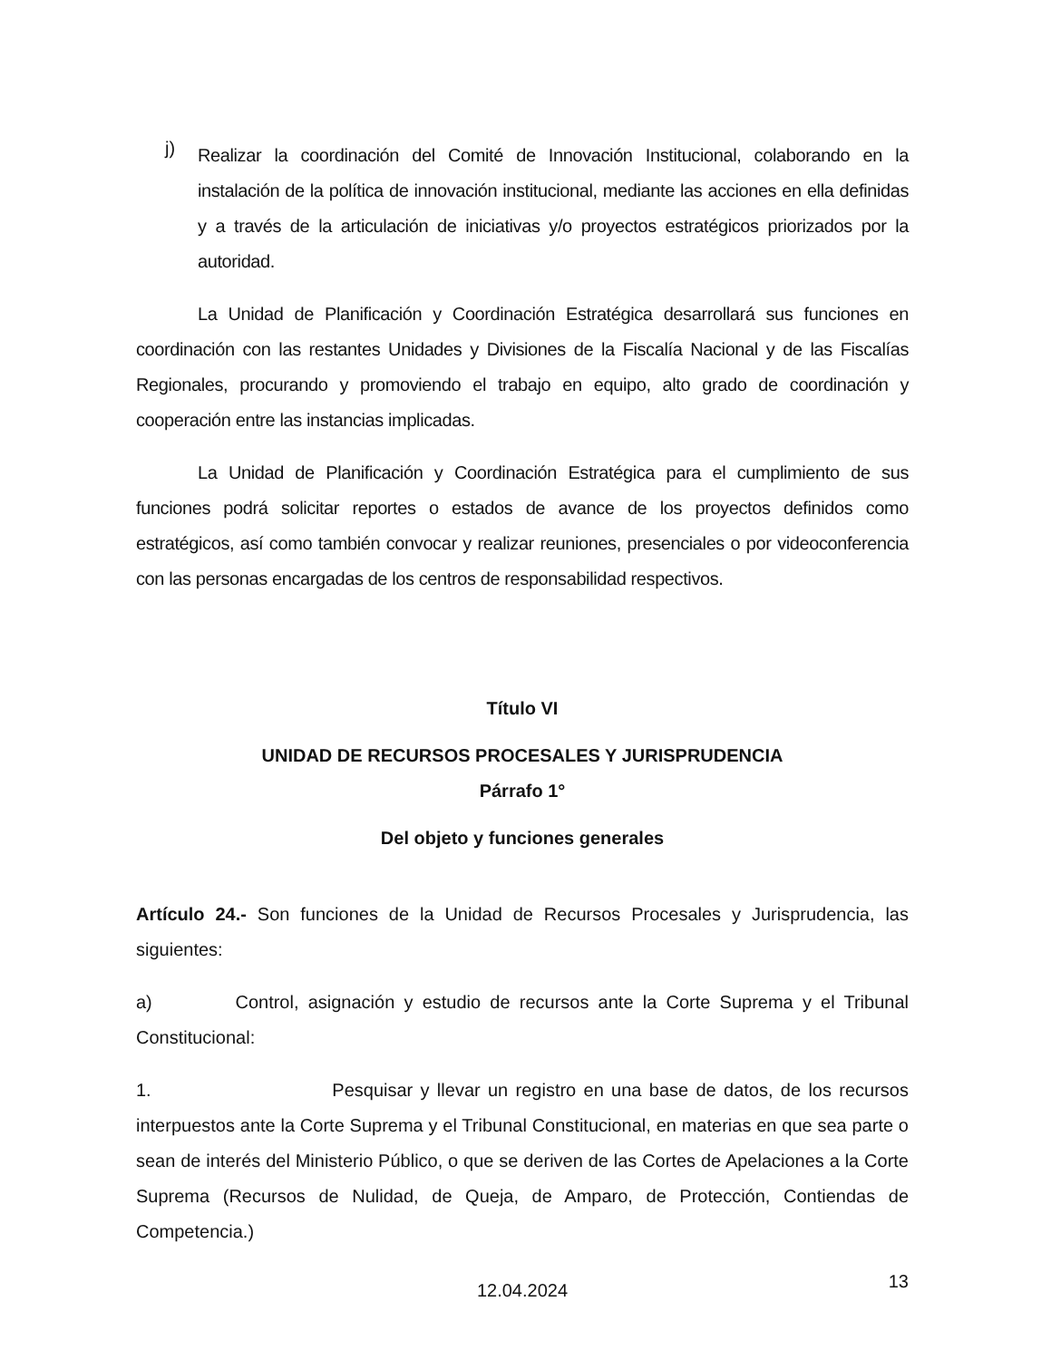j)
Realizar la coordinación del Comité de Innovación Institucional, colaborando en la instalación de la política de innovación institucional, mediante las acciones en ella definidas y a través de la articulación de iniciativas y/o proyectos estratégicos priorizados por la autoridad.
La Unidad de Planificación y Coordinación Estratégica desarrollará sus funciones en coordinación con las restantes Unidades y Divisiones de la Fiscalía Nacional y de las Fiscalías Regionales, procurando y promoviendo el trabajo en equipo, alto grado de coordinación y cooperación entre las instancias implicadas.
La Unidad de Planificación y Coordinación Estratégica para el cumplimiento de sus funciones podrá solicitar reportes o estados de avance de los proyectos definidos como estratégicos, así como también convocar y realizar reuniones, presenciales o por videoconferencia con las personas encargadas de los centros de responsabilidad respectivos.
Título VI
UNIDAD DE RECURSOS PROCESALES Y JURISPRUDENCIA
Párrafo 1°
Del objeto y funciones generales
Artículo 24.- Son funciones de la Unidad de Recursos Procesales y Jurisprudencia, las siguientes:
a) Control, asignación y estudio de recursos ante la Corte Suprema y el Tribunal Constitucional:
1. Pesquisar y llevar un registro en una base de datos, de los recursos interpuestos ante la Corte Suprema y el Tribunal Constitucional, en materias en que sea parte o sean de interés del Ministerio Público, o que se deriven de las Cortes de Apelaciones a la Corte Suprema (Recursos de Nulidad, de Queja, de Amparo, de Protección, Contiendas de Competencia.)
12.04.2024 13